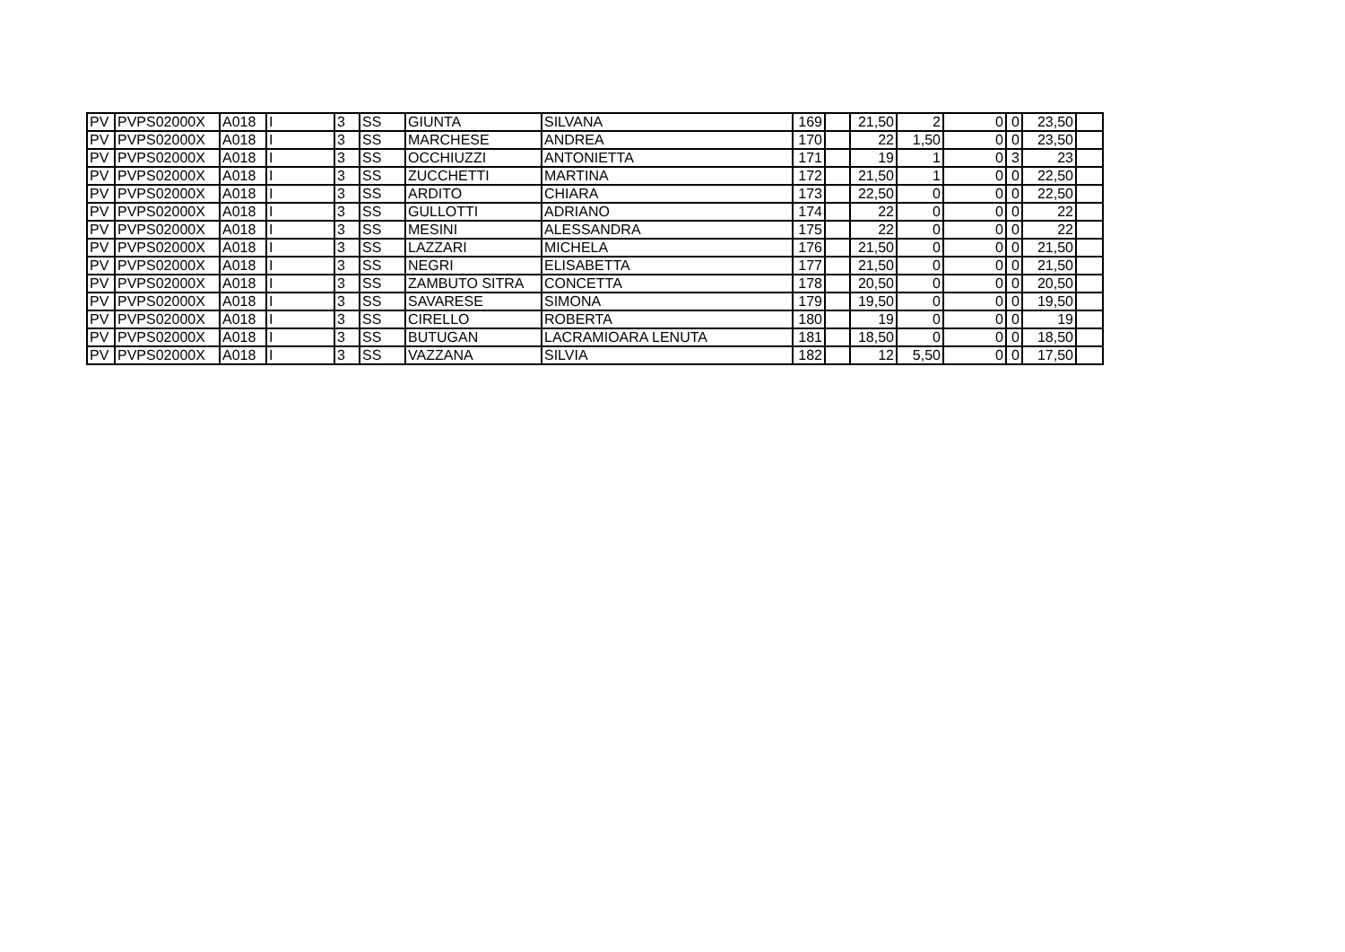| PV | PVPS02000X | A018 | I | 3 | SS | GIUNTA | SILVANA | 169 | | 21,50 | 2 | 0 | 0 | 23,50 | |
| PV | PVPS02000X | A018 | I | 3 | SS | MARCHESE | ANDREA | 170 | | 22 | 1,50 | 0 | 0 | 23,50 | |
| PV | PVPS02000X | A018 | I | 3 | SS | OCCHIUZZI | ANTONIETTA | 171 | | 19 | 1 | 0 | 3 | 23 | |
| PV | PVPS02000X | A018 | I | 3 | SS | ZUCCHETTI | MARTINA | 172 | | 21,50 | 1 | 0 | 0 | 22,50 | |
| PV | PVPS02000X | A018 | I | 3 | SS | ARDITO | CHIARA | 173 | | 22,50 | 0 | 0 | 0 | 22,50 | |
| PV | PVPS02000X | A018 | I | 3 | SS | GULLOTTI | ADRIANO | 174 | | 22 | 0 | 0 | 0 | 22 | |
| PV | PVPS02000X | A018 | I | 3 | SS | MESINI | ALESSANDRA | 175 | | 22 | 0 | 0 | 0 | 22 | |
| PV | PVPS02000X | A018 | I | 3 | SS | LAZZARI | MICHELA | 176 | | 21,50 | 0 | 0 | 0 | 21,50 | |
| PV | PVPS02000X | A018 | I | 3 | SS | NEGRI | ELISABETTA | 177 | | 21,50 | 0 | 0 | 0 | 21,50 | |
| PV | PVPS02000X | A018 | I | 3 | SS | ZAMBUTO SITRA | CONCETTA | 178 | | 20,50 | 0 | 0 | 0 | 20,50 | |
| PV | PVPS02000X | A018 | I | 3 | SS | SAVARESE | SIMONA | 179 | | 19,50 | 0 | 0 | 0 | 19,50 | |
| PV | PVPS02000X | A018 | I | 3 | SS | CIRELLO | ROBERTA | 180 | | 19 | 0 | 0 | 0 | 19 | |
| PV | PVPS02000X | A018 | I | 3 | SS | BUTUGAN | LACRAMIOARA LENUTA | 181 | | 18,50 | 0 | 0 | 0 | 18,50 | |
| PV | PVPS02000X | A018 | I | 3 | SS | VAZZANA | SILVIA | 182 | | 12 | 5,50 | 0 | 0 | 17,50 | |